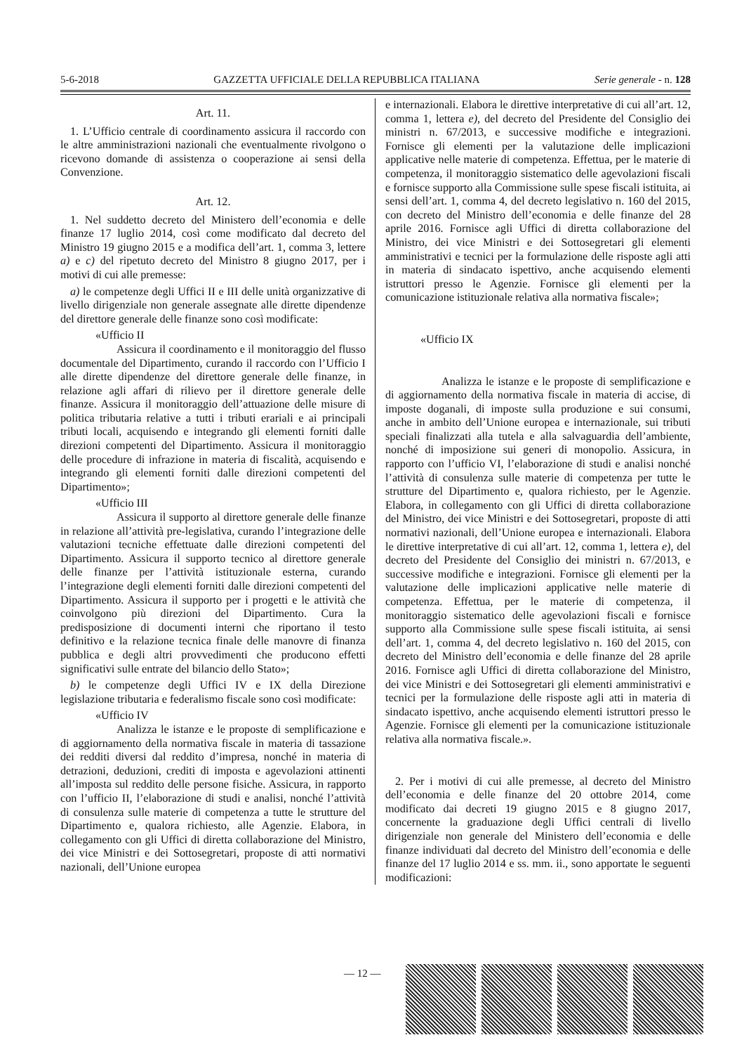5-6-2018 GAZZETTA UFFICIALE DELLA REPUBBLICA ITALIANA Serie generale - n. 128
Art. 11.
1. L’Ufficio centrale di coordinamento assicura il raccordo con le altre amministrazioni nazionali che eventualmente rivolgono o ricevono domande di assistenza o cooperazione ai sensi della Convenzione.
Art. 12.
1. Nel suddetto decreto del Ministero dell’economia e delle finanze 17 luglio 2014, così come modificato dal decreto del Ministro 19 giugno 2015 e a modifica dell’art. 1, comma 3, lettere a) e c) del ripetuto decreto del Ministro 8 giugno 2017, per i motivi di cui alle premesse:
a) le competenze degli Uffici II e III delle unità organizzative di livello dirigenziale non generale assegnate alle dirette dipendenze del direttore generale delle finanze sono così modificate:
«Ufficio II
Assicura il coordinamento e il monitoraggio del flusso documentale del Dipartimento, curando il raccordo con l’Ufficio I alle dirette dipendenze del direttore generale delle finanze, in relazione agli affari di rilievo per il direttore generale delle finanze. Assicura il monitoraggio dell’attuazione delle misure di politica tributaria relative a tutti i tributi erariali e ai principali tributi locali, acquisendo e integrando gli elementi forniti dalle direzioni competenti del Dipartimento. Assicura il monitoraggio delle procedure di infrazione in materia di fiscalità, acquisendo e integrando gli elementi forniti dalle direzioni competenti del Dipartimento»;
«Ufficio III
Assicura il supporto al direttore generale delle finanze in relazione all’attività pre-legislativa, curando l’integrazione delle valutazioni tecniche effettuate dalle direzioni competenti del Dipartimento. Assicura il supporto tecnico al direttore generale delle finanze per l’attività istituzionale esterna, curando l’integrazione degli elementi forniti dalle direzioni competenti del Dipartimento. Assicura il supporto per i progetti e le attività che coinvolgono più direzioni del Dipartimento. Cura la predisposizione di documenti interni che riportano il testo definitivo e la relazione tecnica finale delle manovre di finanza pubblica e degli altri provvedimenti che producono effetti significativi sulle entrate del bilancio dello Stato»;
b) le competenze degli Uffici IV e IX della Direzione legislazione tributaria e federalismo fiscale sono così modificate:
«Ufficio IV
Analizza le istanze e le proposte di semplificazione e di aggiornamento della normativa fiscale in materia di tassazione dei redditi diversi dal reddito d’impresa, nonché in materia di detrazioni, deduzioni, crediti di imposta e agevolazioni attinenti all’imposta sul reddito delle persone fisiche. Assicura, in rapporto con l’ufficio II, l’elaborazione di studi e analisi, nonché l’attività di consulenza sulle materie di competenza a tutte le strutture del Dipartimento e, qualora richiesto, alle Agenzie. Elabora, in collegamento con gli Uffici di diretta collaborazione del Ministro, dei vice Ministri e dei Sottosegretari, proposte di atti normativi nazionali, dell’Unione europea
e internazionali. Elabora le direttive interpretative di cui all’art. 12, comma 1, lettera e), del decreto del Presidente del Consiglio dei ministri n. 67/2013, e successive modifiche e integrazioni. Fornisce gli elementi per la valutazione delle implicazioni applicative nelle materie di competenza. Effettua, per le materie di competenza, il monitoraggio sistematico delle agevolazioni fiscali e fornisce supporto alla Commissione sulle spese fiscali istituita, ai sensi dell’art. 1, comma 4, del decreto legislativo n. 160 del 2015, con decreto del Ministro dell’economia e delle finanze del 28 aprile 2016. Fornisce agli Uffici di diretta collaborazione del Ministro, dei vice Ministri e dei Sottosegretari gli elementi amministrativi e tecnici per la formulazione delle risposte agli atti in materia di sindacato ispettivo, anche acquisendo elementi istruttori presso le Agenzie. Fornisce gli elementi per la comunicazione istituzionale relativa alla normativa fiscale»;
«Ufficio IX
Analizza le istanze e le proposte di semplificazione e di aggiornamento della normativa fiscale in materia di accise, di imposte doganali, di imposte sulla produzione e sui consumi, anche in ambito dell’Unione europea e internazionale, sui tributi speciali finalizzati alla tutela e alla salvaguardia dell’ambiente, nonché di imposizione sui generi di monopolio. Assicura, in rapporto con l’ufficio VI, l’elaborazione di studi e analisi nonché l’attività di consulenza sulle materie di competenza per tutte le strutture del Dipartimento e, qualora richiesto, per le Agenzie. Elabora, in collegamento con gli Uffici di diretta collaborazione del Ministro, dei vice Ministri e dei Sottosegretari, proposte di atti normativi nazionali, dell’Unione europea e internazionali. Elabora le direttive interpretative di cui all’art. 12, comma 1, lettera e), del decreto del Presidente del Consiglio dei ministri n. 67/2013, e successive modifiche e integrazioni. Fornisce gli elementi per la valutazione delle implicazioni applicative nelle materie di competenza. Effettua, per le materie di competenza, il monitoraggio sistematico delle agevolazioni fiscali e fornisce supporto alla Commissione sulle spese fiscali istituita, ai sensi dell’art. 1, comma 4, del decreto legislativo n. 160 del 2015, con decreto del Ministro dell’economia e delle finanze del 28 aprile 2016. Fornisce agli Uffici di diretta collaborazione del Ministro, dei vice Ministri e dei Sottosegretari gli elementi amministrativi e tecnici per la formulazione delle risposte agli atti in materia di sindacato ispettivo, anche acquisendo elementi istruttori presso le Agenzie. Fornisce gli elementi per la comunicazione istituzionale relativa alla normativa fiscale.».
2. Per i motivi di cui alle premesse, al decreto del Ministro dell’economia e delle finanze del 20 ottobre 2014, come modificato dai decreti 19 giugno 2015 e 8 giugno 2017, concernente la graduazione degli Uffici centrali di livello dirigenziale non generale del Ministero dell’economia e delle finanze individuati dal decreto del Ministro dell’economia e delle finanze del 17 luglio 2014 e ss. mm. ii., sono apportate le seguenti modificazioni:
— 12 —